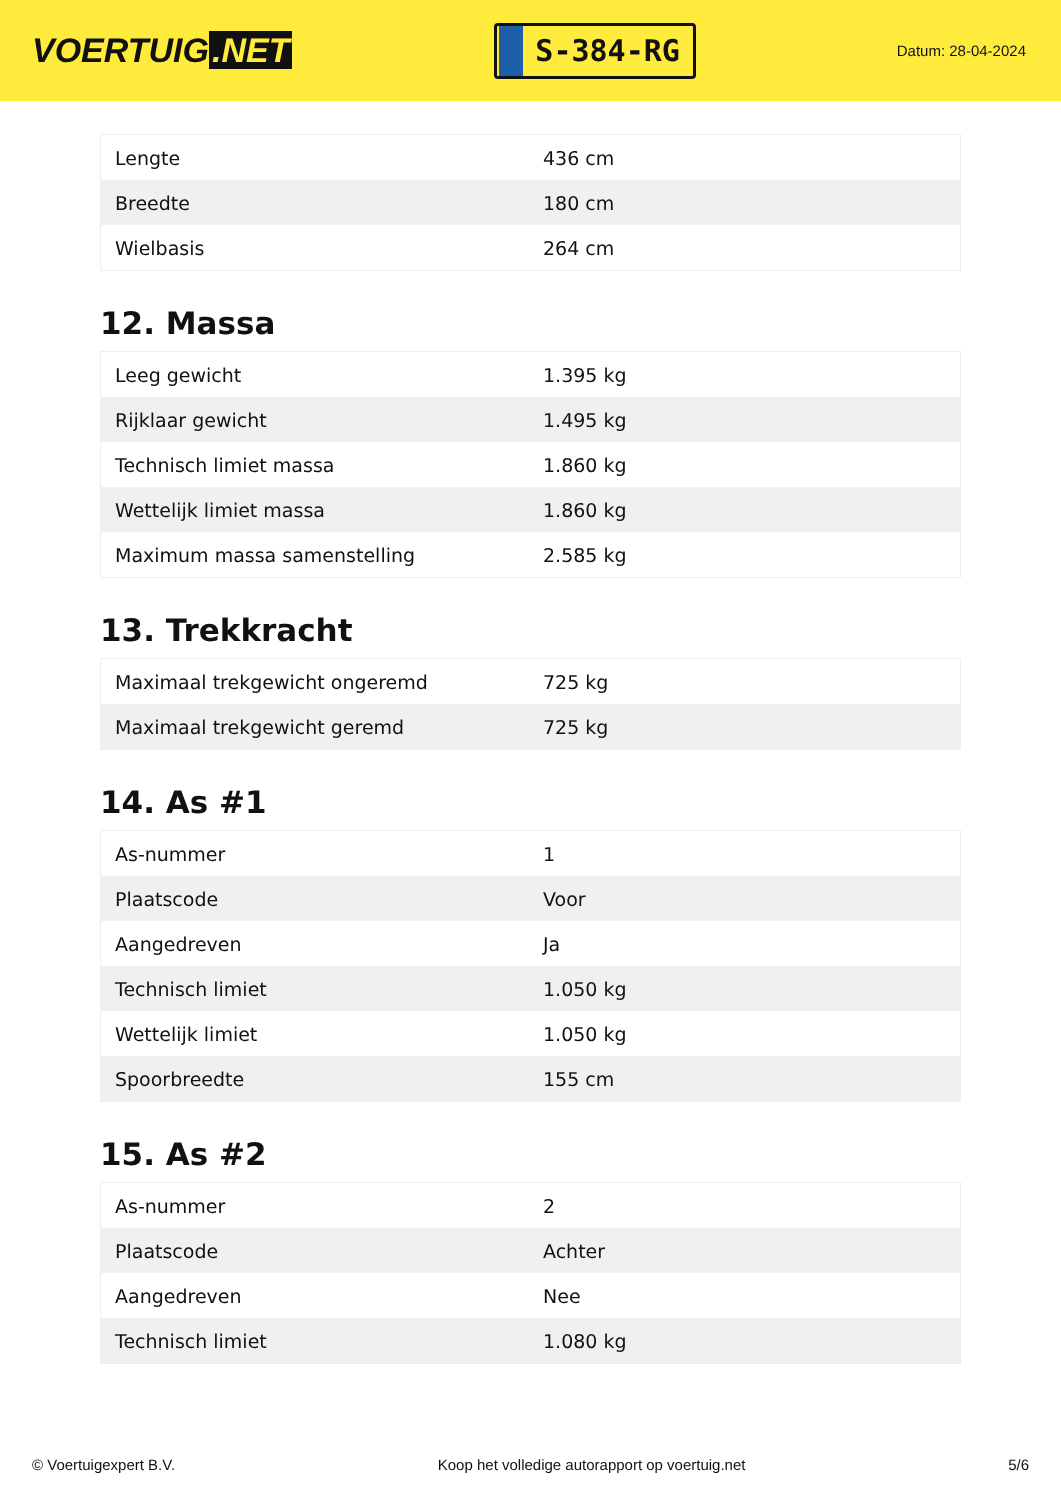VOERTUIG.NET
S-384-RG
Datum: 28-04-2024
| Lengte | 436 cm |
| Breedte | 180 cm |
| Wielbasis | 264 cm |
12. Massa
| Leeg gewicht | 1.395 kg |
| Rijklaar gewicht | 1.495 kg |
| Technisch limiet massa | 1.860 kg |
| Wettelijk limiet massa | 1.860 kg |
| Maximum massa samenstelling | 2.585 kg |
13. Trekkracht
| Maximaal trekgewicht ongeremd | 725 kg |
| Maximaal trekgewicht geremd | 725 kg |
14. As #1
| As-nummer | 1 |
| Plaatscode | Voor |
| Aangedreven | Ja |
| Technisch limiet | 1.050 kg |
| Wettelijk limiet | 1.050 kg |
| Spoorbreedte | 155 cm |
15. As #2
| As-nummer | 2 |
| Plaatscode | Achter |
| Aangedreven | Nee |
| Technisch limiet | 1.080 kg |
© Voertuigexpert B.V. Koop het volledige autorapport op voertuig.net 5/6